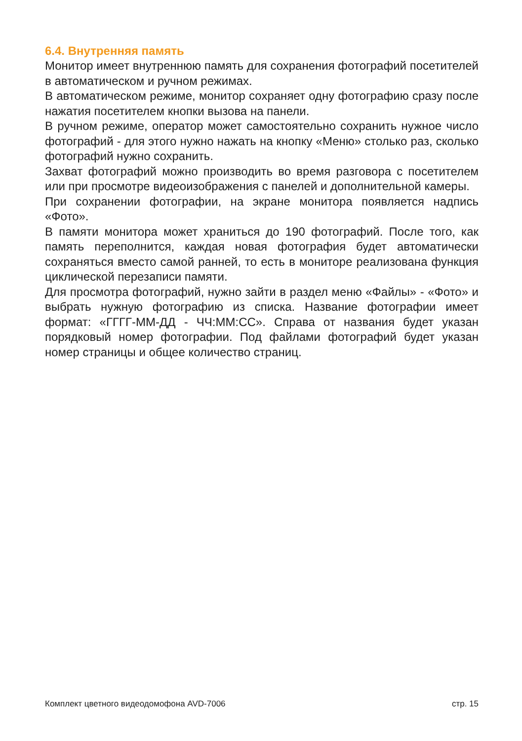6.4. Внутренняя память
Монитор имеет внутреннюю память для сохранения фотографий посетителей в автоматическом и ручном режимах.
В автоматическом режиме, монитор сохраняет одну фотографию сразу после нажатия посетителем кнопки вызова на панели.
В ручном режиме, оператор может самостоятельно сохранить нужное число фотографий - для этого нужно нажать на кнопку «Меню» столько раз, сколько фотографий нужно сохранить.
Захват фотографий можно производить во время разговора с посетителем или при просмотре видеоизображения с панелей и дополнительной камеры.
При сохранении фотографии, на экране монитора появляется надпись «Фото».
В памяти монитора может храниться до 190 фотографий. После того, как память переполнится, каждая новая фотография будет автоматически сохраняться вместо самой ранней, то есть в мониторе реализована функция циклической перезаписи памяти.
Для просмотра фотографий, нужно зайти в раздел меню «Файлы» - «Фото» и выбрать нужную фотографию из списка. Название фотографии имеет формат: «ГГГГ-ММ-ДД - ЧЧ:ММ:СС». Справа от названия будет указан порядковый номер фотографии. Под файлами фотографий будет указан номер страницы и общее количество страниц.
Комплект цветного видеодомофона AVD-7006 стр. 15